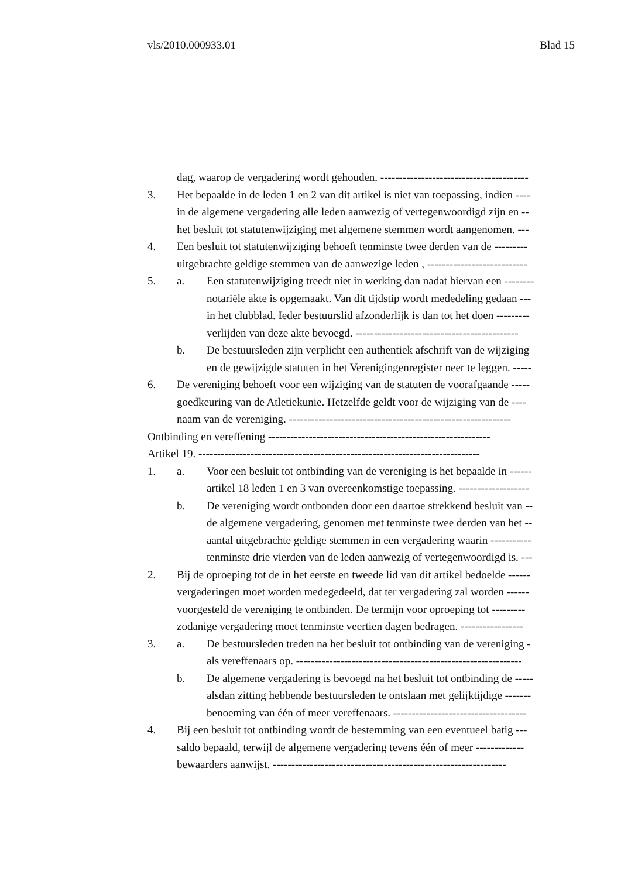vls/2010.000933.01 Blad 15
dag, waarop de vergadering wordt gehouden. ----------------------------------------
3. Het bepaalde in de leden 1 en 2 van dit artikel is niet van toepassing, indien ----
in de algemene vergadering alle leden aanwezig of vertegenwoordigd zijn en --
het besluit tot statutenwijziging met algemene stemmen wordt aangenomen. ---
4. Een besluit tot statutenwijziging behoeft tenminste twee derden van de ---------
uitgebrachte geldige stemmen van de aanwezige leden , ---------------------------
5. a. Een statutenwijziging treedt niet in werking dan nadat hiervan een --------
notariële akte is opgemaakt. Van dit tijdstip wordt mededeling gedaan ---
in het clubblad. Ieder bestuurslid afzonderlijk is dan tot het doen ---------
verlijden van deze akte bevoegd. --------------------------------------------
b. De bestuursleden zijn verplicht een authentiek afschrift van de wijziging
en de gewijzigde statuten in het Verenigingenregister neer te leggen. -----
6. De vereniging behoeft voor een wijziging van de statuten de voorafgaande -----
goedkeuring van de Atletiekunie. Hetzelfde geldt voor de wijziging van de ----
naam van de vereniging. ------------------------------------------------------------
Ontbinding en vereffening ------------------------------------------------------------
Artikel 19. ----------------------------------------------------------------------------
1. a. Voor een besluit tot ontbinding van de vereniging is het bepaalde in ------
artikel 18 leden 1 en 3 van overeenkomstige toepassing. -------------------
b. De vereniging wordt ontbonden door een daartoe strekkend besluit van --
de algemene vergadering, genomen met tenminste twee derden van het --
aantal uitgebrachte geldige stemmen in een vergadering waarin -----------
tenminste drie vierden van de leden aanwezig of vertegenwoordigd is. ---
2. Bij de oproeping tot de in het eerste en tweede lid van dit artikel bedoelde ------
vergaderingen moet worden medegedeeld, dat ter vergadering zal worden ------
voorgesteld de vereniging te ontbinden. De termijn voor oproeping tot ---------
zodanige vergadering moet tenminste veertien dagen bedragen. -----------------
3. a. De bestuursleden treden na het besluit tot ontbinding van de vereniging -
als vereffenaars op. -------------------------------------------------------------
b. De algemene vergadering is bevoegd na het besluit tot ontbinding de -----
alsdan zitting hebbende bestuursleden te ontslaan met gelijktijdige -------
benoeming van één of meer vereffenaars. ------------------------------------
4. Bij een besluit tot ontbinding wordt de bestemming van een eventueel batig ---
saldo bepaald, terwijl de algemene vergadering tevens één of meer -------------
bewaarders aanwijst. ---------------------------------------------------------------